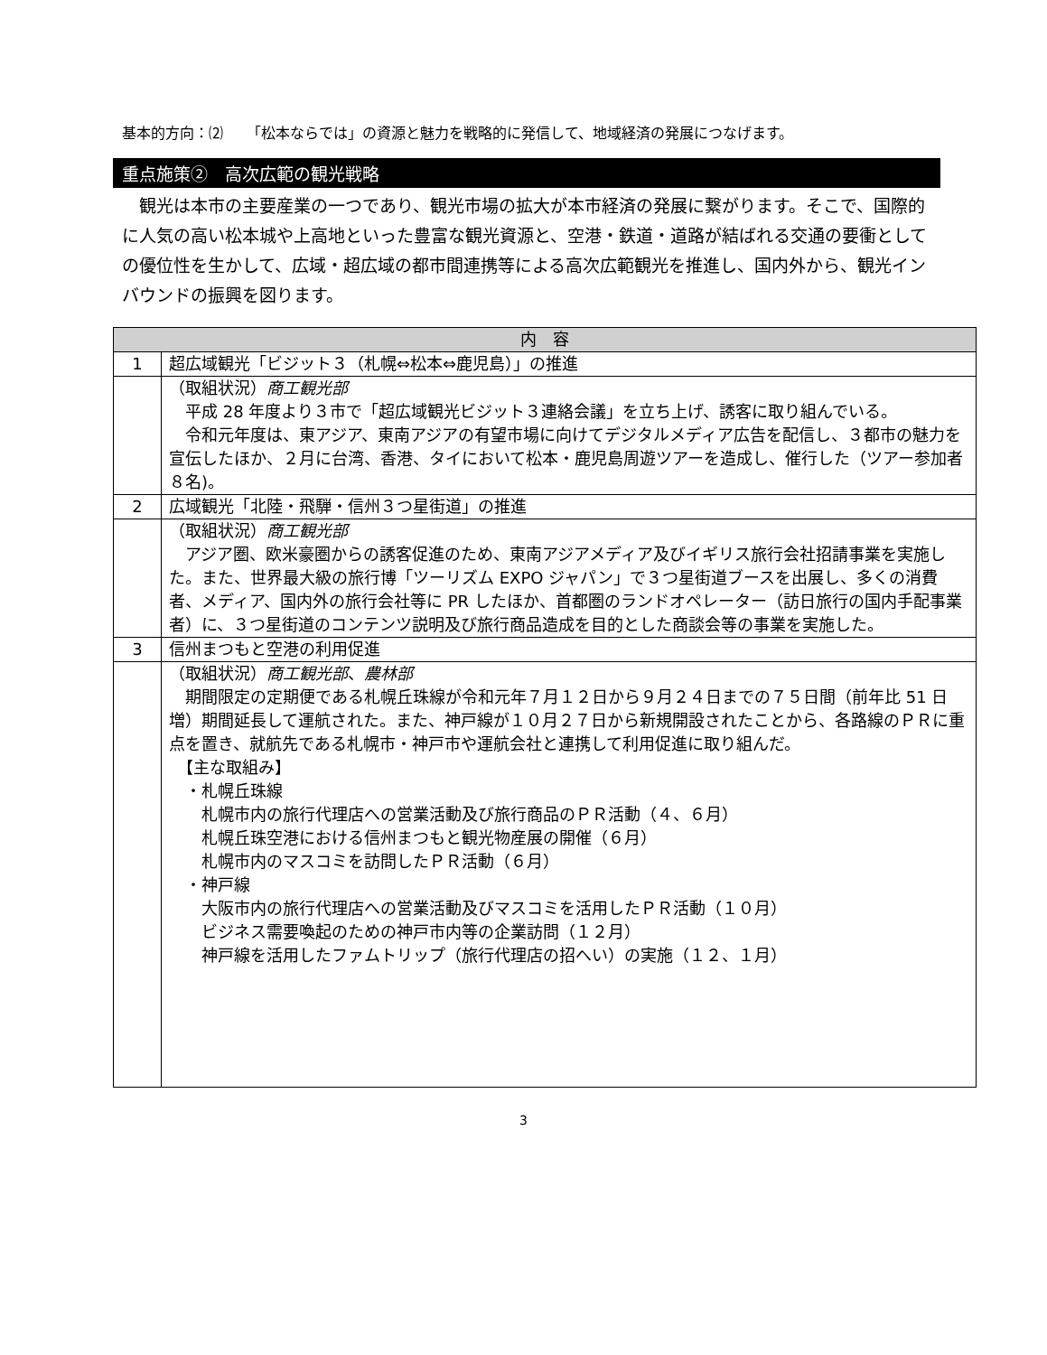基本的方向：⑵ 「松本ならでは」の資源と魅力を戦略的に発信して、地域経済の発展につなげます。
重点施策②　高次広範の観光戦略
　観光は本市の主要産業の一つであり、観光市場の拡大が本市経済の発展に繋がります。そこで、国際的に人気の高い松本城や上高地といった豊富な観光資源と、空港・鉄道・道路が結ばれる交通の要衝としての優位性を生かして、広域・超広域の都市間連携等による高次広範観光を推進し、国内外から、観光インバウンドの振興を図ります。
| 内 容 | |
| --- | --- |
| 1 | 超広域観光「ビジット３（札幌⇔松本⇔鹿児島）」の推進 |
| | （取組状況） 商工観光部 平成 28 年度より３市で「超広域観光ビジット３連絡会議」を立ち上げ、誘客に取り組んでいる。 令和元年度は、東アジア、東南アジアの有望市場に向けてデジタルメディア広告を配信し、３都市の魅力を宣伝したほか、２月に台湾、香港、タイにおいて松本・鹿児島周遊ツアーを造成し、催行した（ツアー参加者８名)。 |
| 2 | 広域観光「北陸・飛騨・信州３つ星街道」の推進 |
| | （取組状況） 商工観光部 アジア圏、欧米豪圏からの誘客促進のため、東南アジアメディア及びイギリス旅行会社招請事業を実施した。また、世界最大級の旅行博「ツーリズム EXPO ジャパン」で３つ星街道ブースを出展し、多くの消費者、メディア、国内外の旅行会社等に PR したほか、首都圏のランドオペレーター（訪日旅行の国内手配事業者）に、３つ星街道のコンテンツ説明及び旅行商品造成を目的とした商談会等の事業を実施した。 |
| 3 | 信州まつもと空港の利用促進 |
| | （取組状況） 商工観光部 、 農林部 期間限定の定期便である札幌丘珠線が令和元年７月１２日から９月２４日までの７５日間（前年比 51 日増）期間延長して運航された。また、神戸線が１０月２７日から新規開設されたことから、各路線のＰＲに重点を置き、就航先である札幌市・神戸市や運航会社と連携して利用促進に取り組んだ。 【主な取組み】 ・札幌丘珠線 札幌市内の旅行代理店への営業活動及び旅行商品のＰＲ活動（４、６月） 札幌丘珠空港における信州まつもと観光物産展の開催（６月） 札幌市内のマスコミを訪問したＰＲ活動（６月） ・神戸線 大阪市内の旅行代理店への営業活動及びマスコミを活用したＰＲ活動（１０月） ビジネス需要喚起のための神戸市内等の企業訪問（１２月） 神戸線を活用したファムトリップ（旅行代理店の招へい）の実施（１２、１月） |
3